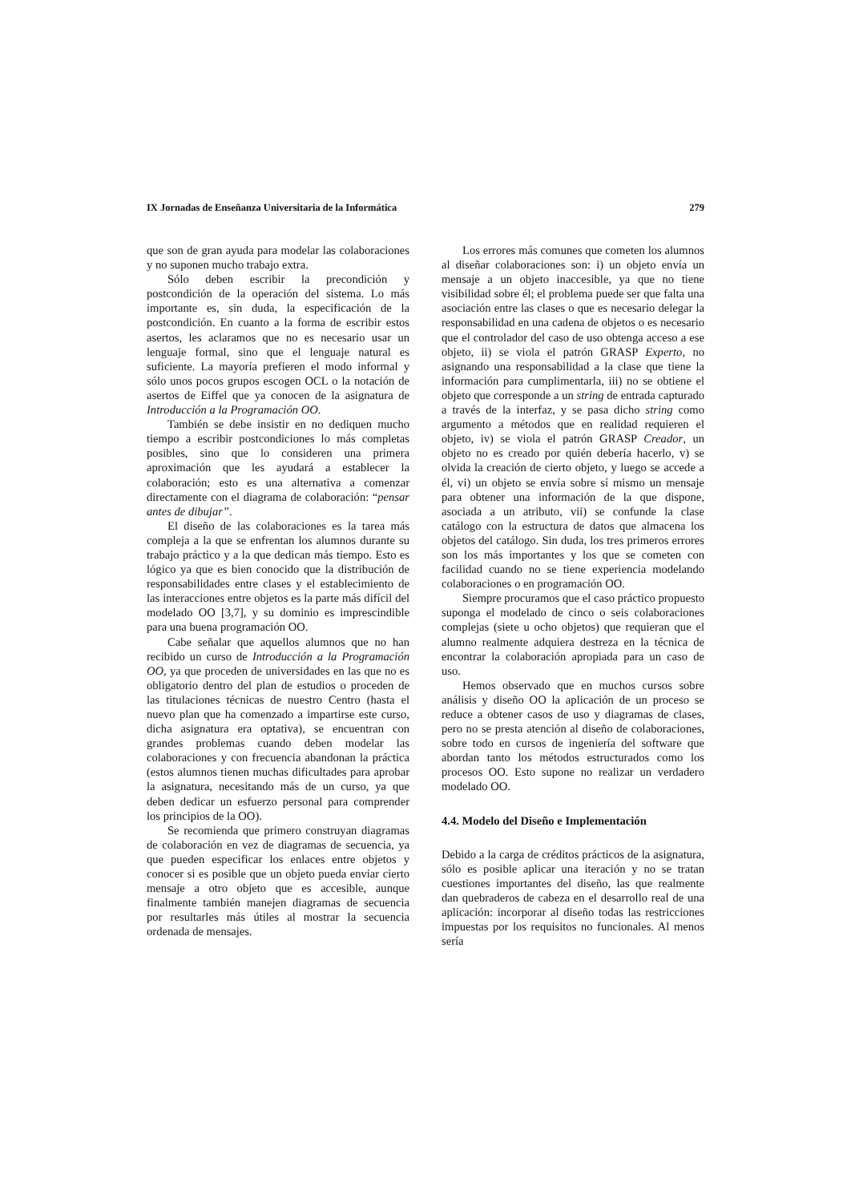IX Jornadas de Enseñanza Universitaria de la Informática 279
que son de gran ayuda para modelar las colaboraciones y no suponen mucho trabajo extra.
Sólo deben escribir la precondición y postcondición de la operación del sistema. Lo más importante es, sin duda, la especificación de la postcondición. En cuanto a la forma de escribir estos asertos, les aclaramos que no es necesario usar un lenguaje formal, sino que el lenguaje natural es suficiente. La mayoría prefieren el modo informal y sólo unos pocos grupos escogen OCL o la notación de asertos de Eiffel que ya conocen de la asignatura de Introducción a la Programación OO.
También se debe insistir en no dediquen mucho tiempo a escribir postcondiciones lo más completas posibles, sino que lo consideren una primera aproximación que les ayudará a establecer la colaboración; esto es una alternativa a comenzar directamente con el diagrama de colaboración: “pensar antes de dibujar”.
El diseño de las colaboraciones es la tarea más compleja a la que se enfrentan los alumnos durante su trabajo práctico y a la que dedican más tiempo. Esto es lógico ya que es bien conocido que la distribución de responsabilidades entre clases y el establecimiento de las interacciones entre objetos es la parte más difícil del modelado OO [3,7], y su dominio es imprescindible para una buena programación OO.
Cabe señalar que aquellos alumnos que no han recibido un curso de Introducción a la Programación OO, ya que proceden de universidades en las que no es obligatorio dentro del plan de estudios o proceden de las titulaciones técnicas de nuestro Centro (hasta el nuevo plan que ha comenzado a impartirse este curso, dicha asignatura era optativa), se encuentran con grandes problemas cuando deben modelar las colaboraciones y con frecuencia abandonan la práctica (estos alumnos tienen muchas dificultades para aprobar la asignatura, necesitando más de un curso, ya que deben dedicar un esfuerzo personal para comprender los principios de la OO).
Se recomienda que primero construyan diagramas de colaboración en vez de diagramas de secuencia, ya que pueden especificar los enlaces entre objetos y conocer si es posible que un objeto pueda enviar cierto mensaje a otro objeto que es accesible, aunque finalmente también manejen diagramas de secuencia por resultarles más útiles al mostrar la secuencia ordenada de mensajes.
Los errores más comunes que cometen los alumnos al diseñar colaboraciones son: i) un objeto envía un mensaje a un objeto inaccesible, ya que no tiene visibilidad sobre él; el problema puede ser que falta una asociación entre las clases o que es necesario delegar la responsabilidad en una cadena de objetos o es necesario que el controlador del caso de uso obtenga acceso a ese objeto, ii) se viola el patrón GRASP Experto, no asignando una responsabilidad a la clase que tiene la información para cumplimentarla, iii) no se obtiene el objeto que corresponde a un string de entrada capturado a través de la interfaz, y se pasa dicho string como argumento a métodos que en realidad requieren el objeto, iv) se viola el patrón GRASP Creador, un objeto no es creado por quién debería hacerlo, v) se olvida la creación de cierto objeto, y luego se accede a él, vi) un objeto se envía sobre sí mismo un mensaje para obtener una información de la que dispone, asociada a un atributo, vii) se confunde la clase catálogo con la estructura de datos que almacena los objetos del catálogo. Sin duda, los tres primeros errores son los más importantes y los que se cometen con facilidad cuando no se tiene experiencia modelando colaboraciones o en programación OO.
Siempre procuramos que el caso práctico propuesto suponga el modelado de cinco o seis colaboraciones complejas (siete u ocho objetos) que requieran que el alumno realmente adquiera destreza en la técnica de encontrar la colaboración apropiada para un caso de uso.
Hemos observado que en muchos cursos sobre análisis y diseño OO la aplicación de un proceso se reduce a obtener casos de uso y diagramas de clases, pero no se presta atención al diseño de colaboraciones, sobre todo en cursos de ingeniería del software que abordan tanto los métodos estructurados como los procesos OO. Esto supone no realizar un verdadero modelado OO.
4.4. Modelo del Diseño e Implementación
Debido a la carga de créditos prácticos de la asignatura, sólo es posible aplicar una iteración y no se tratan cuestiones importantes del diseño, las que realmente dan quebraderos de cabeza en el desarrollo real de una aplicación: incorporar al diseño todas las restricciones impuestas por los requisitos no funcionales. Al menos sería